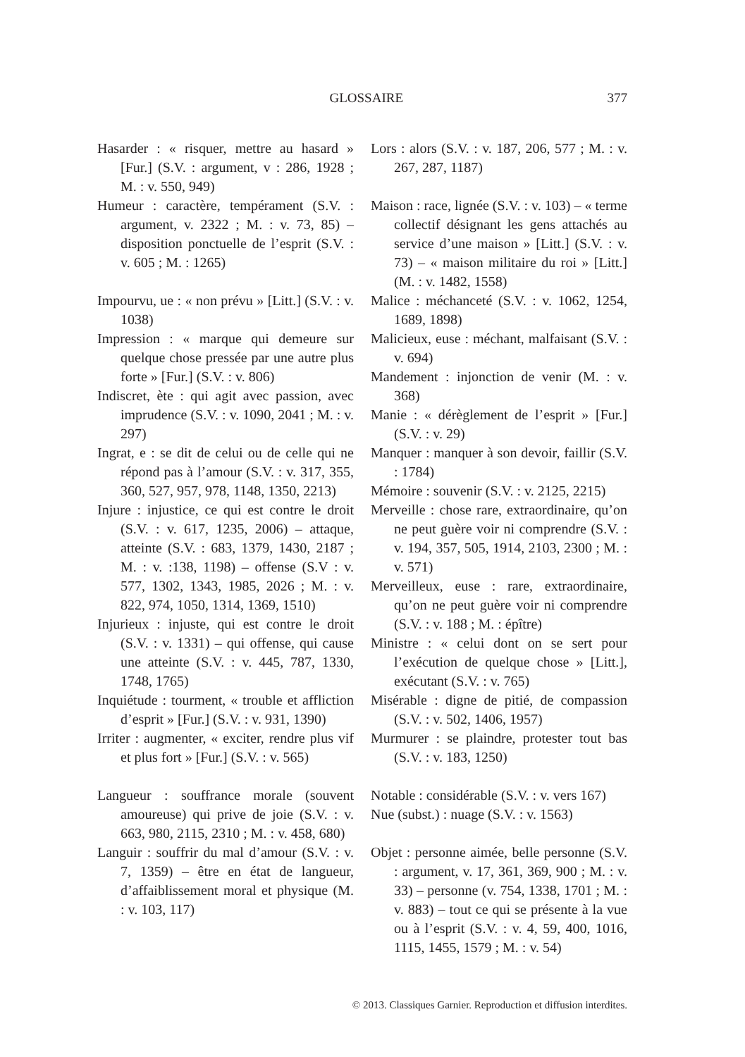GLOSSAIRE 377
Hasarder : « risquer, mettre au hasard » [Fur.] (S.V. : argument, v : 286, 1928 ; M. : v. 550, 949)
Humeur : caractère, tempérament (S.V. : argument, v. 2322 ; M. : v. 73, 85) – disposition ponctuelle de l’esprit (S.V. : v. 605 ; M. : 1265)
Impourvu, ue : « non prévu » [Litt.] (S.V. : v. 1038)
Impression : « marque qui demeure sur quelque chose pressée par une autre plus forte » [Fur.] (S.V. : v. 806)
Indiscret, ète : qui agit avec passion, avec imprudence (S.V. : v. 1090, 2041 ; M. : v. 297)
Ingrat, e : se dit de celui ou de celle qui ne répond pas à l’amour (S.V. : v. 317, 355, 360, 527, 957, 978, 1148, 1350, 2213)
Injure : injustice, ce qui est contre le droit (S.V. : v. 617, 1235, 2006) – attaque, atteinte (S.V. : 683, 1379, 1430, 2187 ; M. : v. :138, 1198) – offense (S.V : v. 577, 1302, 1343, 1985, 2026 ; M. : v. 822, 974, 1050, 1314, 1369, 1510)
Injurieux : injuste, qui est contre le droit (S.V. : v. 1331) – qui offense, qui cause une atteinte (S.V. : v. 445, 787, 1330, 1748, 1765)
Inquiétude : tourment, « trouble et affliction d’esprit » [Fur.] (S.V. : v. 931, 1390)
Irriter : augmenter, « exciter, rendre plus vif et plus fort » [Fur.] (S.V. : v. 565)
Langueur : souffrance morale (souvent amoureuse) qui prive de joie (S.V. : v. 663, 980, 2115, 2310 ; M. : v. 458, 680)
Languir : souffrir du mal d’amour (S.V. : v. 7, 1359) – être en état de langueur, d’affaiblissement moral et physique (M. : v. 103, 117)
Lors : alors (S.V. : v. 187, 206, 577 ; M. : v. 267, 287, 1187)
Maison : race, lignée (S.V. : v. 103) – « terme collectif désignant les gens attachés au service d’une maison » [Litt.] (S.V. : v. 73) – « maison militaire du roi » [Litt.] (M. : v. 1482, 1558)
Malice : méchanceté (S.V. : v. 1062, 1254, 1689, 1898)
Malicieux, euse : méchant, malfaisant (S.V. : v. 694)
Mandement : injonction de venir (M. : v. 368)
Manie : « dérèglement de l’esprit » [Fur.] (S.V. : v. 29)
Manquer : manquer à son devoir, faillir (S.V. : 1784)
Mémoire : souvenir (S.V. : v. 2125, 2215)
Merveille : chose rare, extraordinaire, qu’on ne peut guère voir ni comprendre (S.V. : v. 194, 357, 505, 1914, 2103, 2300 ; M. : v. 571)
Merveilleux, euse : rare, extraordinaire, qu’on ne peut guère voir ni comprendre (S.V. : v. 188 ; M. : épître)
Ministre : « celui dont on se sert pour l’exécution de quelque chose » [Litt.], exécutant (S.V. : v. 765)
Misérable : digne de pitié, de compassion (S.V. : v. 502, 1406, 1957)
Murmurer : se plaindre, protester tout bas (S.V. : v. 183, 1250)
Notable : considérable (S.V. : v. vers 167)
Nue (subst.) : nuage (S.V. : v. 1563)
Objet : personne aimée, belle personne (S.V. : argument, v. 17, 361, 369, 900 ; M. : v. 33) – personne (v. 754, 1338, 1701 ; M. : v. 883) – tout ce qui se présente à la vue ou à l’esprit (S.V. : v. 4, 59, 400, 1016, 1115, 1455, 1579 ; M. : v. 54)
© 2013. Classiques Garnier. Reproduction et diffusion interdites.